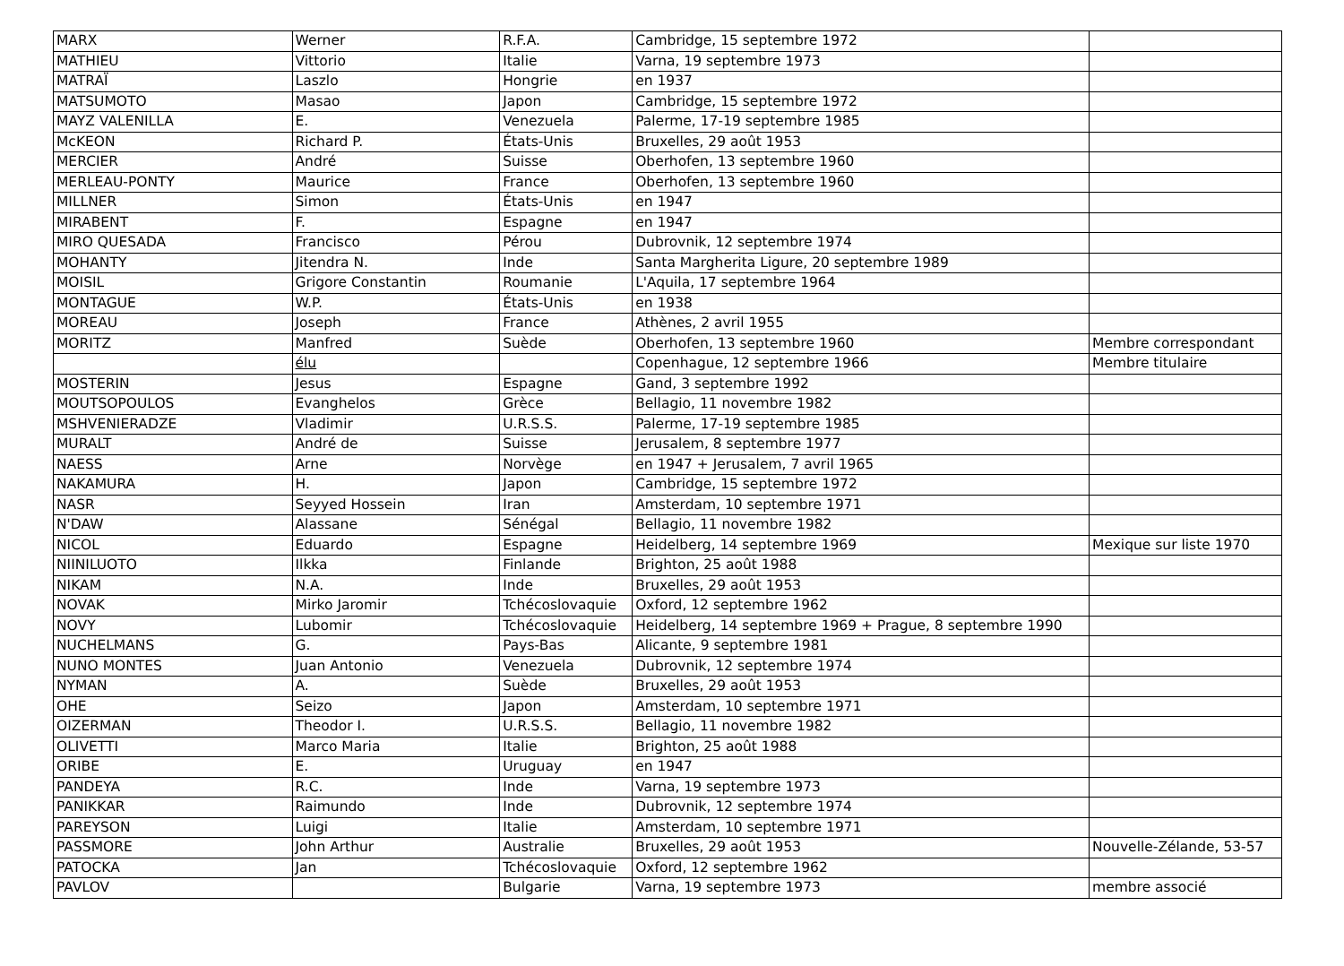| MARX | Werner | R.F.A. | Cambridge, 15 septembre 1972 | |
| MATHIEU | Vittorio | Italie | Varna, 19 septembre 1973 | |
| MATRAÏ | Laszlo | Hongrie | en 1937 | |
| MATSUMOTO | Masao | Japon | Cambridge, 15 septembre 1972 | |
| MAYZ VALENILLA | E. | Venezuela | Palerme, 17-19 septembre 1985 | |
| McKEON | Richard P. | États-Unis | Bruxelles, 29 août 1953 | |
| MERCIER | André | Suisse | Oberhofen, 13 septembre 1960 | |
| MERLEAU-PONTY | Maurice | France | Oberhofen, 13 septembre 1960 | |
| MILLNER | Simon | États-Unis | en 1947 | |
| MIRABENT | F. | Espagne | en 1947 | |
| MIRO QUESADA | Francisco | Pérou | Dubrovnik, 12 septembre 1974 | |
| MOHANTY | Jitendra N. | Inde | Santa Margherita Ligure, 20 septembre 1989 | |
| MOISIL | Grigore Constantin | Roumanie | L'Aquila, 17 septembre 1964 | |
| MONTAGUE | W.P. | États-Unis | en 1938 | |
| MOREAU | Joseph | France | Athènes, 2 avril 1955 | |
| MORITZ | Manfred | Suède | Oberhofen, 13 septembre 1960 | Membre correspondant |
| | élu | | Copenhague, 12 septembre 1966 | Membre titulaire |
| MOSTERIN | Jesus | Espagne | Gand, 3 septembre 1992 | |
| MOUTSOPOULOS | Evanghelos | Grèce | Bellagio, 11 novembre 1982 | |
| MSHVENIERADZE | Vladimir | U.R.S.S. | Palerme, 17-19 septembre 1985 | |
| MURALT | André de | Suisse | Jerusalem, 8 septembre 1977 | |
| NAESS | Arne | Norvège | en 1947 + Jerusalem, 7 avril 1965 | |
| NAKAMURA | H. | Japon | Cambridge, 15 septembre 1972 | |
| NASR | Seyyed Hossein | Iran | Amsterdam, 10 septembre 1971 | |
| N'DAW | Alassane | Sénégal | Bellagio, 11 novembre 1982 | |
| NICOL | Eduardo | Espagne | Heidelberg, 14 septembre 1969 | Mexique sur liste 1970 |
| NIINILUOTO | Ilkka | Finlande | Brighton, 25 août 1988 | |
| NIKAM | N.A. | Inde | Bruxelles, 29 août 1953 | |
| NOVAK | Mirko Jaromir | Tchécoslovaquie | Oxford, 12 septembre 1962 | |
| NOVY | Lubomir | Tchécoslovaquie | Heidelberg, 14 septembre 1969 + Prague, 8 septembre 1990 | |
| NUCHELMANS | G. | Pays-Bas | Alicante, 9 septembre 1981 | |
| NUNO MONTES | Juan Antonio | Venezuela | Dubrovnik, 12 septembre 1974 | |
| NYMAN | A. | Suède | Bruxelles, 29 août 1953 | |
| OHE | Seizo | Japon | Amsterdam, 10 septembre 1971 | |
| OIZERMAN | Theodor I. | U.R.S.S. | Bellagio, 11 novembre 1982 | |
| OLIVETTI | Marco Maria | Italie | Brighton, 25 août 1988 | |
| ORIBE | E. | Uruguay | en 1947 | |
| PANDEYA | R.C. | Inde | Varna, 19 septembre 1973 | |
| PANIKKAR | Raimundo | Inde | Dubrovnik, 12 septembre 1974 | |
| PAREYSON | Luigi | Italie | Amsterdam, 10 septembre 1971 | |
| PASSMORE | John Arthur | Australie | Bruxelles, 29 août 1953 | Nouvelle-Zélande, 53-57 |
| PATOCKA | Jan | Tchécoslovaquie | Oxford, 12 septembre 1962 | |
| PAVLOV | | Bulgarie | Varna, 19 septembre 1973 | membre associé |